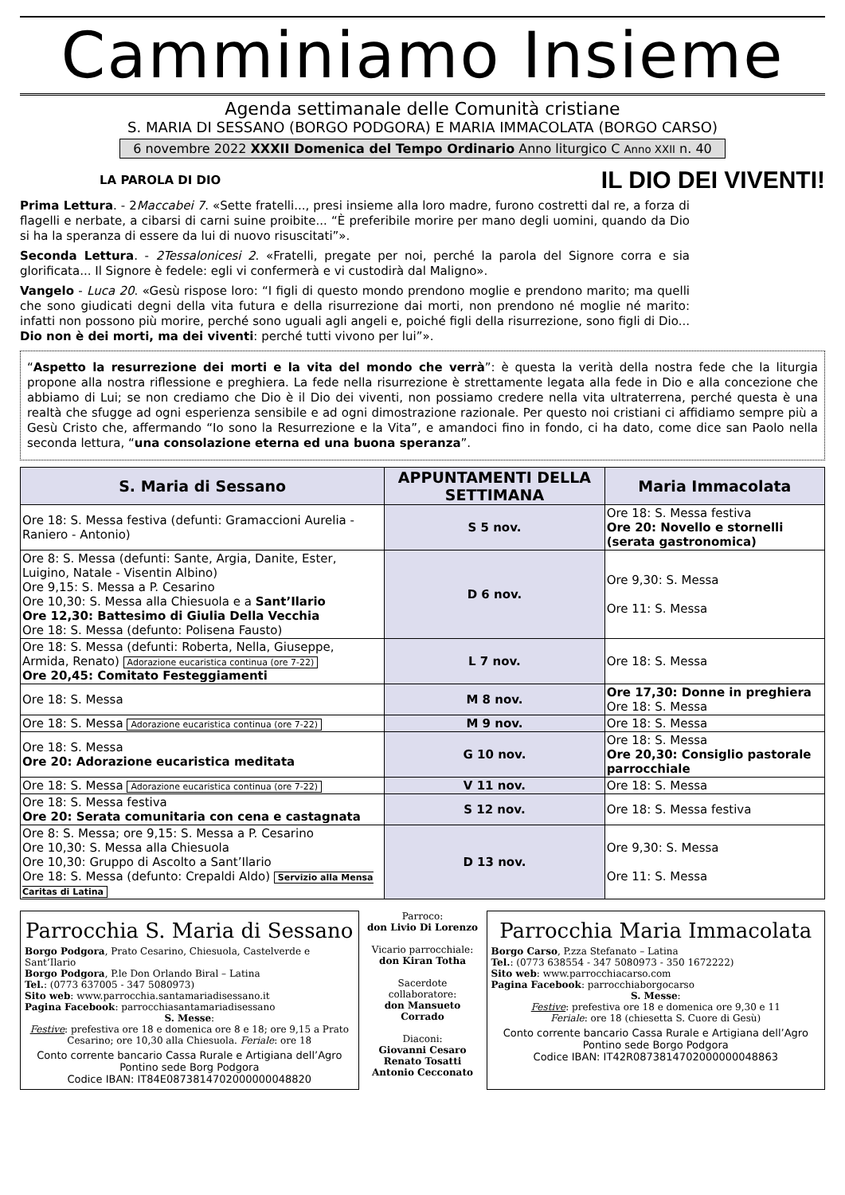Camminiamo Insieme
Agenda settimanale delle Comunità cristiane
S. MARIA DI SESSANO (BORGO PODGORA) E MARIA IMMACOLATA (BORGO CARSO)
6 novembre 2022 XXXII Domenica del Tempo Ordinario Anno liturgico C Anno XXII n. 40
LA PAROLA DI DIO IL DIO DEI VIVENTI!
Prima Lettura. - 2Maccabei 7. «Sette fratelli..., presi insieme alla loro madre, furono costretti dal re, a forza di flagelli e nerbate, a cibarsi di carni suine proibite... “È preferibile morire per mano degli uomini, quando da Dio si ha la speranza di essere da lui di nuovo risuscitati”».
Seconda Lettura. - 2Tessalonicesi 2. «Fratelli, pregate per noi, perché la parola del Signore corra e sia glorificata... Il Signore è fedele: egli vi confermerà e vi custodirà dal Maligno».
Vangelo - Luca 20. «Gesù rispose loro: “I figli di questo mondo prendono moglie e prendono marito; ma quelli che sono giudicati degni della vita futura e della risurrezione dai morti, non prendono né moglie né marito: infatti non possono più morire, perché sono uguali agli angeli e, poiché figli della risurrezione, sono figli di Dio... Dio non è dei morti, ma dei viventi: perché tutti vivono per lui”».
“Aspetto la resurrezione dei morti e la vita del mondo che verrà”: è questa la verità della nostra fede che la liturgia propone alla nostra riflessione e preghiera. La fede nella risurrezione è strettamente legata alla fede in Dio e alla concezione che abbiamo di Lui; se non crediamo che Dio è il Dio dei viventi, non possiamo credere nella vita ultraterrena, perché questa è una realtà che sfugge ad ogni esperienza sensibile e ad ogni dimostrazione razionale. Per questo noi cristiani ci affidiamo sempre più a Gesù Cristo che, affermando “Io sono la Resurrezione e la Vita”, e amandoci fino in fondo, ci ha dato, come dice san Paolo nella seconda lettura, “una consolazione eterna ed una buona speranza”.
| S. Maria di Sessano | APPUNTAMENTI DELLA SETTIMANA | Maria Immacolata |
| --- | --- | --- |
| Ore 18: S. Messa festiva (defunti: Gramaccioni Aurelia - Raniero - Antonio) | S 5 nov. | Ore 18: S. Messa festiva Ore 20: Novello e stornelli (serata gastronomica) |
| Ore 8: S. Messa (defunti: Sante, Argia, Danite, Ester, Luigino, Natale - Visentin Albino) Ore 9,15: S. Messa a P. Cesarino Ore 10,30: S. Messa alla Chiesuola e a Sant’Ilario Ore 12,30: Battesimo di Giulia Della Vecchia Ore 18: S. Messa (defunto: Polisena Fausto) | D 6 nov. | Ore 9,30: S. Messa Ore 11: S. Messa |
| Ore 18: S. Messa (defunti: Roberta, Nella, Giuseppe, Armida, Renato) Adorazione eucaristica continua (ore 7-22) Ore 20,45: Comitato Festeggiamenti | L 7 nov. | Ore 18: S. Messa |
| Ore 18: S. Messa | M 8 nov. | Ore 17,30: Donne in preghiera Ore 18: S. Messa |
| Ore 18: S. Messa Adorazione eucaristica continua (ore 7-22) | M 9 nov. | Ore 18: S. Messa |
| Ore 18: S. Messa Ore 20: Adorazione eucaristica meditata | G 10 nov. | Ore 18: S. Messa Ore 20,30: Consiglio pastorale parrocchiale |
| Ore 18: S. Messa Adorazione eucaristica continua (ore 7-22) | V 11 nov. | Ore 18: S. Messa |
| Ore 18: S. Messa festiva Ore 20: Serata comunitaria con cena e castagnata | S 12 nov. | Ore 18: S. Messa festiva |
| Ore 8: S. Messa; ore 9,15: S. Messa a P. Cesarino Ore 10,30: S. Messa alla Chiesuola Ore 10,30: Gruppo di Ascolto a Sant’Ilario Ore 18: S. Messa (defunto: Crepaldi Aldo) Servizio alla Mensa Caritas di Latina | D 13 nov. | Ore 9,30: S. Messa Ore 11: S. Messa |
Parrocchia S. Maria di Sessano
Borgo Podgora, Prato Cesarino, Chiesuola, Castelverde e Sant’Ilario
Borgo Podgora, P.le Don Orlando Biral – Latina
Tel.: (0773 637005 - 347 5080973)
Sito web: www.parrocchia.santamariadisessano.it
Pagina Facebook: parrocchiasantamariadisessano
S. Messe:
Festive: prefestiva ore 18 e domenica ore 8 e 18; ore 9,15 a Prato Cesarino; ore 10,30 alla Chiesuola. Feriale: ore 18
Conto corrente bancario Cassa Rurale e Artigiana dell’Agro Pontino sede Borg Podgora
Codice IBAN: IT84E0873814702000000048820
Parroco:
don Livio Di Lorenzo
Vicario parrocchiale:
don Kiran Totha
Sacerdote collaboratore:
don Mansueto Corrado
Diaconi:
Giovanni Cesaro
Renato Tosatti
Antonio Cecconato
Parrocchia Maria Immacolata
Borgo Carso, P.zza Stefanato – Latina
Tel.: (0773 638554 - 347 5080973 - 350 1672222)
Sito web: www.parrocchiacarso.com
Pagina Facebook: parrocchiaborgocarso
S. Messe:
Festive: prefestiva ore 18 e domenica ore 9,30 e 11
Feriale: ore 18 (chiesetta S. Cuore di Gesù)
Conto corrente bancario Cassa Rurale e Artigiana dell’Agro Pontino sede Borgo Podgora
Codice IBAN: IT42R0873814702000000048863